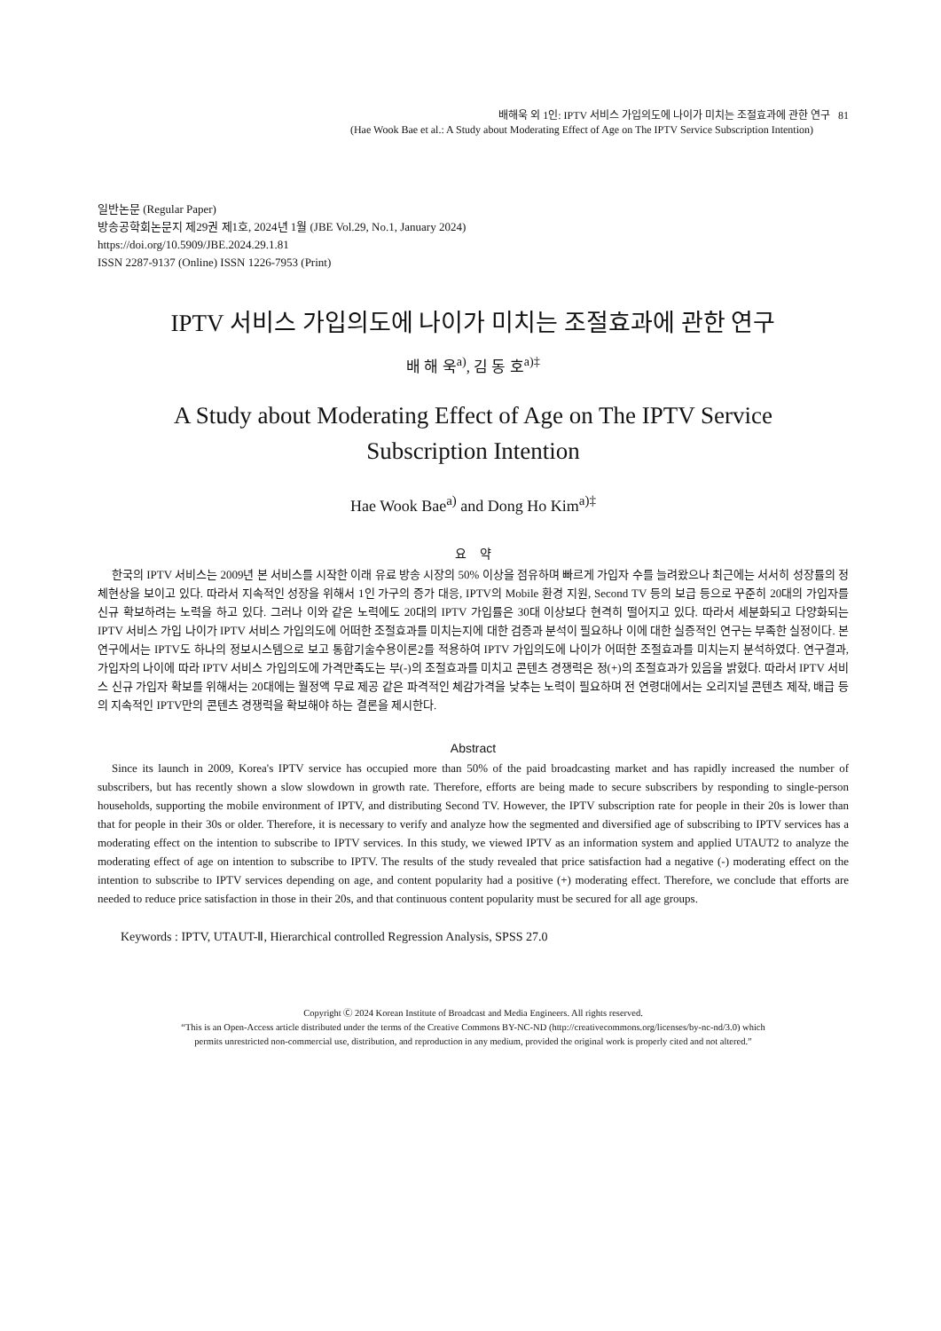배해욱 외 1인: IPTV 서비스 가입의도에 나이가 미치는 조절효과에 관한 연구 81
(Hae Wook Bae et al.: A Study about Moderating Effect of Age on The IPTV Service Subscription Intention)
일반논문 (Regular Paper)
방송공학회논문지 제29권 제1호, 2024년 1월 (JBE Vol.29, No.1, January 2024)
https://doi.org/10.5909/JBE.2024.29.1.81
ISSN 2287-9137 (Online) ISSN 1226-7953 (Print)
IPTV 서비스 가입의도에 나이가 미치는 조절효과에 관한 연구
배 해 욱<sup>a)</sup>, 김 동 호<sup>a)‡</sup>
A Study about Moderating Effect of Age on The IPTV Service
Subscription Intention
Hae Wook Bae<sup>a)</sup> and Dong Ho Kim<sup>a)‡</sup>
요 약
한국의 IPTV 서비스는 2009년 본 서비스를 시작한 이래 유료 방송 시장의 50% 이상을 점유하며 빠르게 가입자 수를 늘려왔으나 최근에는 서서히 성장률의 정체현상을 보이고 있다. 따라서 지속적인 성장을 위해서 1인 가구의 증가 대응, IPTV의 Mobile 환경 지원, Second TV 등의 보급 등으로 꾸준히 20대의 가입자를 신규 확보하려는 노력을 하고 있다. 그러나 이와 같은 노력에도 20대의 IPTV 가입률은 30대 이상보다 현격히 떨어지고 있다. 따라서 세분화되고 다양화되는 IPTV 서비스 가입 나이가 IPTV 서비스 가입의도에 어떠한 조절효과를 미치는지에 대한 검증과 분석이 필요하나 이에 대한 실증적인 연구는 부족한 실정이다. 본 연구에서는 IPTV도 하나의 정보시스템으로 보고 통합기술수용이론2를 적용하여 IPTV 가입의도에 나이가 어떠한 조절효과를 미치는지 분석하였다. 연구결과, 가입자의 나이에 따라 IPTV 서비스 가입의도에 가격만족도는 부(-)의 조절효과를 미치고 콘텐츠 경쟁력은 정(+)의 조절효과가 있음을 밝혔다. 따라서 IPTV 서비스 신규 가입자 확보를 위해서는 20대에는 월정액 무료 제공 같은 파격적인 체감가격을 낮추는 노력이 필요하며 전 연령대에서는 오리지널 콘텐츠 제작, 배급 등의 지속적인 IPTV만의 콘텐츠 경쟁력을 확보해야 하는 결론을 제시한다.
Abstract
Since its launch in 2009, Korea's IPTV service has occupied more than 50% of the paid broadcasting market and has rapidly increased the number of subscribers, but has recently shown a slow slowdown in growth rate. Therefore, efforts are being made to secure subscribers by responding to single-person households, supporting the mobile environment of IPTV, and distributing Second TV. However, the IPTV subscription rate for people in their 20s is lower than that for people in their 30s or older. Therefore, it is necessary to verify and analyze how the segmented and diversified age of subscribing to IPTV services has a moderating effect on the intention to subscribe to IPTV services. In this study, we viewed IPTV as an information system and applied UTAUT2 to analyze the moderating effect of age on intention to subscribe to IPTV. The results of the study revealed that price satisfaction had a negative (-) moderating effect on the intention to subscribe to IPTV services depending on age, and content popularity had a positive (+) moderating effect. Therefore, we conclude that efforts are needed to reduce price satisfaction in those in their 20s, and that continuous content popularity must be secured for all age groups.
Keywords : IPTV, UTAUT-Ⅱ, Hierarchical controlled Regression Analysis, SPSS 27.0
Copyright Ⓒ 2024 Korean Institute of Broadcast and Media Engineers. All rights reserved.
“This is an Open-Access article distributed under the terms of the Creative Commons BY-NC-ND (http://creativecommons.org/licenses/by-nc-nd/3.0) which
permits unrestricted non-commercial use, distribution, and reproduction in any medium, provided the original work is properly cited and not altered.”